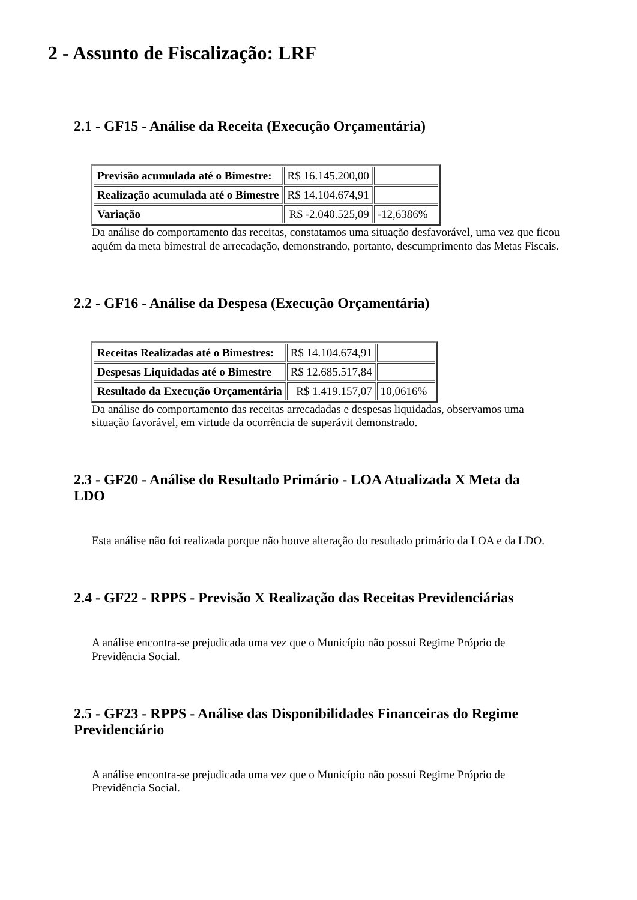2 - Assunto de Fiscalização: LRF
2.1 - GF15 - Análise da Receita (Execução Orçamentária)
| Previsão acumulada até o Bimestre: | R$ 16.145.200,00 | |
| Realização acumulada até o Bimestre | R$ 14.104.674,91 | |
| Variação | R$ -2.040.525,09 | -12,6386% |
Da análise do comportamento das receitas, constatamos uma situação desfavorável, uma vez que ficou aquém da meta bimestral de arrecadação, demonstrando, portanto, descumprimento das Metas Fiscais.
2.2 - GF16 - Análise da Despesa (Execução Orçamentária)
| Receitas Realizadas até o Bimestres: | R$ 14.104.674,91 | |
| Despesas Liquidadas até o Bimestre | R$ 12.685.517,84 | |
| Resultado da Execução Orçamentária | R$ 1.419.157,07 | 10,0616% |
Da análise do comportamento das receitas arrecadadas e despesas liquidadas, observamos uma situação favorável, em virtude da ocorrência de superávit demonstrado.
2.3 - GF20 - Análise do Resultado Primário - LOA Atualizada X Meta da LDO
Esta análise não foi realizada porque não houve alteração do resultado primário da LOA e da LDO.
2.4 - GF22 - RPPS - Previsão X Realização das Receitas Previdenciárias
A análise encontra-se prejudicada uma vez que o Município não possui Regime Próprio de Previdência Social.
2.5 - GF23 - RPPS - Análise das Disponibilidades Financeiras do Regime Previdenciário
A análise encontra-se prejudicada uma vez que o Município não possui Regime Próprio de Previdência Social.